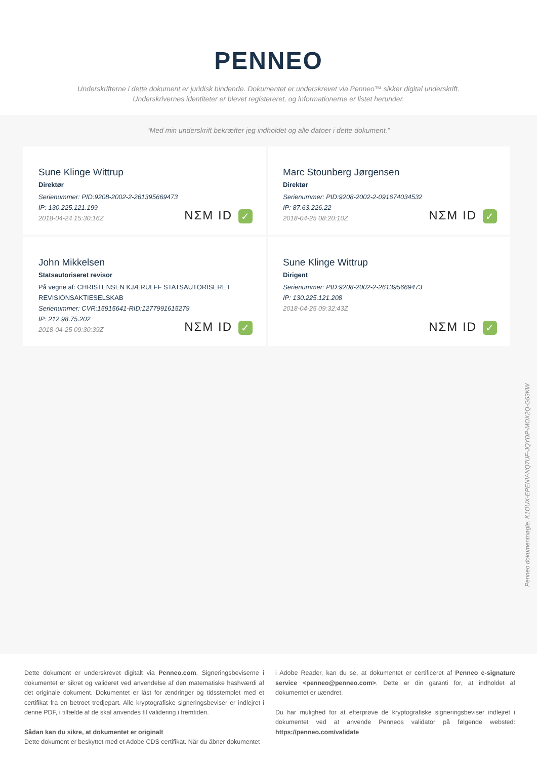PENNEO
Underskrifterne i dette dokument er juridisk bindende. Dokumentet er underskrevet via Penneo™ sikker digital underskrift.
Underskrivernes identiteter er blevet registereret, og informationerne er listet herunder.
“Med min underskrift bekræfter jeg indholdet og alle datoer i dette dokument.”
Sune Klinge Wittrup
Direktør
Serienummer: PID:9208-2002-2-261395669473
IP: 130.225.121.199
2018-04-24 15:30:16Z
NΣM ID ✓
Marc Stounberg Jørgensen
Direktør
Serienummer: PID:9208-2002-2-091674034532
IP: 87.63.226.22
2018-04-25 08:20:10Z
NΣM ID ✓
John Mikkelsen
Statsautoriseret revisor
På vegne af: CHRISTENSEN KJÆRULFF STATSAUTORISERET REVISIONSAKTIESELSKAB
Serienummer: CVR:15915641-RID:1277991615279
IP: 212.98.75.202
2018-04-25 09:30:39Z
NΣM ID ✓
Sune Klinge Wittrup
Dirigent
Serienummer: PID:9208-2002-2-261395669473
IP: 130.225.121.208
2018-04-25 09:32:43Z
NΣM ID ✓
Penneo dokumentnøgle: K1OUX-EPENV-NQ7UF-JQYDP-MOX2Q-G53KW
Dette dokument er underskrevet digitalt via Penneo.com. Signeringsbeviserne i dokumentet er sikret og valideret ved anvendelse af den matematiske hashværdi af det originale dokument. Dokumentet er låst for ændringer og tidsstemplet med et certifikat fra en betroet tredjepart. Alle kryptografiske signeringsbeviser er indlejret i denne PDF, i tilfælde af de skal anvendes til validering i fremtiden.
Sådan kan du sikre, at dokumentet er originalt
Dette dokument er beskyttet med et Adobe CDS certifikat. Når du åbner dokumentet
i Adobe Reader, kan du se, at dokumentet er certificeret af Penneo e-signature service <penneo@penneo.com>. Dette er din garanti for, at indholdet af dokumentet er uændret.
Du har mulighed for at efterprøve de kryptografiske signeringsbeviser indlejret i dokumentet ved at anvende Penneos validator på følgende websted: https://penneo.com/validate